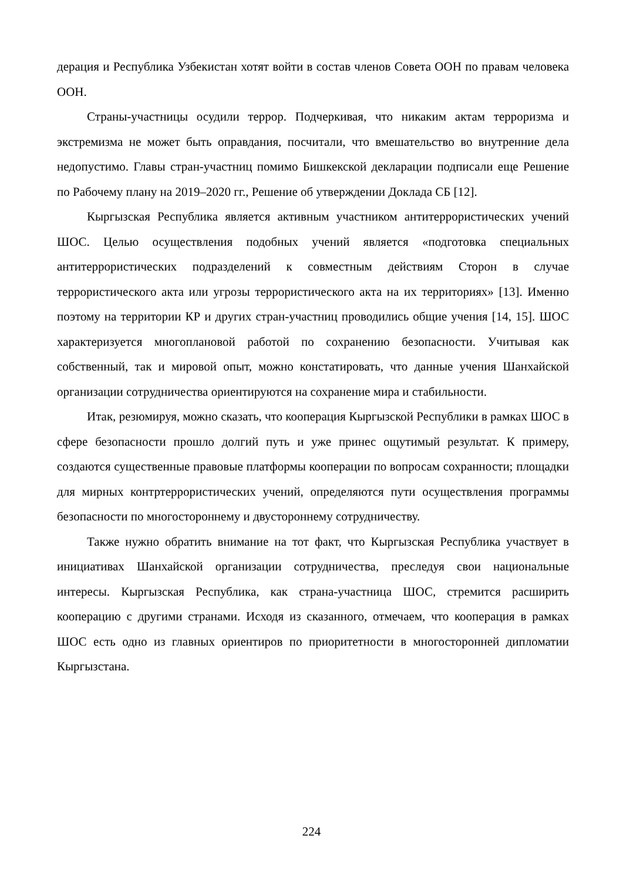дерация и Республика Узбекистан хотят войти в состав членов Совета ООН по правам человека ООН.
Страны-участницы осудили террор. Подчеркивая, что никаким актам терроризма и экстремизма не может быть оправдания, посчитали, что вмешательство во внутренние дела недопустимо. Главы стран-участниц помимо Бишкекской декларации подписали еще Решение по Рабочему плану на 2019–2020 гг., Решение об утверждении Доклада СБ [12].
Кыргызская Республика является активным участником антитеррористических учений ШОС. Целью осуществления подобных учений является «подготовка специальных антитеррористических подразделений к совместным действиям Сторон в случае террористического акта или угрозы террористического акта на их территориях» [13]. Именно поэтому на территории КР и других стран-участниц проводились общие учения [14, 15]. ШОС характеризуется многоплановой работой по сохранению безопасности. Учитывая как собственный, так и мировой опыт, можно констатировать, что данные учения Шанхайской организации сотрудничества ориентируются на сохранение мира и стабильности.
Итак, резюмируя, можно сказать, что кооперация Кыргызской Республики в рамках ШОС в сфере безопасности прошло долгий путь и уже принес ощутимый результат. К примеру, создаются существенные правовые платформы кооперации по вопросам сохранности; площадки для мирных контртеррористических учений, определяются пути осуществления программы безопасности по многостороннему и двустороннему сотрудничеству.
Также нужно обратить внимание на тот факт, что Кыргызская Республика участвует в инициативах Шанхайской организации сотрудничества, преследуя свои национальные интересы. Кыргызская Республика, как страна-участница ШОС, стремится расширить кооперацию с другими странами. Исходя из сказанного, отмечаем, что кооперация в рамках ШОС есть одно из главных ориентиров по приоритетности в многосторонней дипломатии Кыргызстана.
224